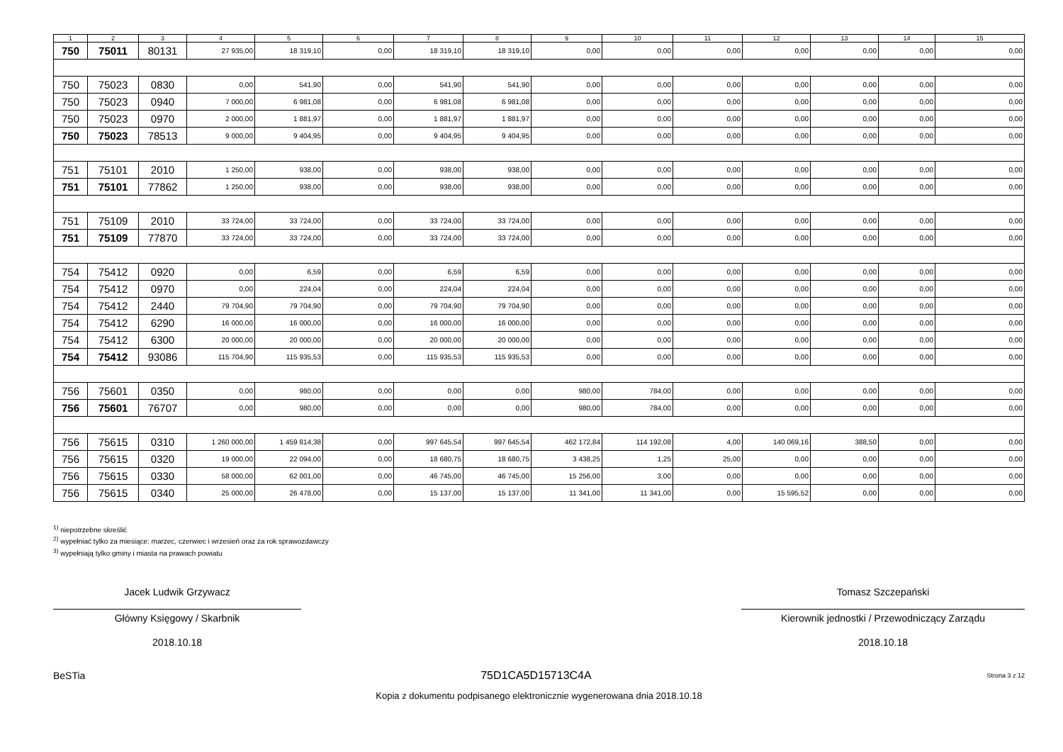| 1 | 2 | 3 | 4 | 5 | 6 | 7 | 8 | 9 | 10 | 11 | 12 | 13 | 14 | 15 |
| --- | --- | --- | --- | --- | --- | --- | --- | --- | --- | --- | --- | --- | --- | --- |
| 750 | 75011 | 80131 | 27 935,00 | 18 319,10 | 0,00 | 18 319,10 | 18 319,10 | 0,00 | 0,00 | 0,00 | 0,00 | 0,00 | 0,00 | 0,00 |
| 750 | 75023 | 0830 | 0,00 | 541,90 | 0,00 | 541,90 | 541,90 | 0,00 | 0,00 | 0,00 | 0,00 | 0,00 | 0,00 | 0,00 |
| 750 | 75023 | 0940 | 7 000,00 | 6 981,08 | 0,00 | 6 981,08 | 6 981,08 | 0,00 | 0,00 | 0,00 | 0,00 | 0,00 | 0,00 | 0,00 |
| 750 | 75023 | 0970 | 2 000,00 | 1 881,97 | 0,00 | 1 881,97 | 1 881,97 | 0,00 | 0,00 | 0,00 | 0,00 | 0,00 | 0,00 | 0,00 |
| 750 | 75023 | 78513 | 9 000,00 | 9 404,95 | 0,00 | 9 404,95 | 9 404,95 | 0,00 | 0,00 | 0,00 | 0,00 | 0,00 | 0,00 | 0,00 |
| 751 | 75101 | 2010 | 1 250,00 | 938,00 | 0,00 | 938,00 | 938,00 | 0,00 | 0,00 | 0,00 | 0,00 | 0,00 | 0,00 | 0,00 |
| 751 | 75101 | 77862 | 1 250,00 | 938,00 | 0,00 | 938,00 | 938,00 | 0,00 | 0,00 | 0,00 | 0,00 | 0,00 | 0,00 | 0,00 |
| 751 | 75109 | 2010 | 33 724,00 | 33 724,00 | 0,00 | 33 724,00 | 33 724,00 | 0,00 | 0,00 | 0,00 | 0,00 | 0,00 | 0,00 | 0,00 |
| 751 | 75109 | 77870 | 33 724,00 | 33 724,00 | 0,00 | 33 724,00 | 33 724,00 | 0,00 | 0,00 | 0,00 | 0,00 | 0,00 | 0,00 | 0,00 |
| 754 | 75412 | 0920 | 0,00 | 6,59 | 0,00 | 6,59 | 6,59 | 0,00 | 0,00 | 0,00 | 0,00 | 0,00 | 0,00 | 0,00 |
| 754 | 75412 | 0970 | 0,00 | 224,04 | 0,00 | 224,04 | 224,04 | 0,00 | 0,00 | 0,00 | 0,00 | 0,00 | 0,00 | 0,00 |
| 754 | 75412 | 2440 | 79 704,90 | 79 704,90 | 0,00 | 79 704,90 | 79 704,90 | 0,00 | 0,00 | 0,00 | 0,00 | 0,00 | 0,00 | 0,00 |
| 754 | 75412 | 6290 | 16 000,00 | 16 000,00 | 0,00 | 16 000,00 | 16 000,00 | 0,00 | 0,00 | 0,00 | 0,00 | 0,00 | 0,00 | 0,00 |
| 754 | 75412 | 6300 | 20 000,00 | 20 000,00 | 0,00 | 20 000,00 | 20 000,00 | 0,00 | 0,00 | 0,00 | 0,00 | 0,00 | 0,00 | 0,00 |
| 754 | 75412 | 93086 | 115 704,90 | 115 935,53 | 0,00 | 115 935,53 | 115 935,53 | 0,00 | 0,00 | 0,00 | 0,00 | 0,00 | 0,00 | 0,00 |
| 756 | 75601 | 0350 | 0,00 | 980,00 | 0,00 | 0,00 | 0,00 | 980,00 | 784,00 | 0,00 | 0,00 | 0,00 | 0,00 | 0,00 |
| 756 | 75601 | 76707 | 0,00 | 980,00 | 0,00 | 0,00 | 0,00 | 980,00 | 784,00 | 0,00 | 0,00 | 0,00 | 0,00 | 0,00 |
| 756 | 75615 | 0310 | 1 260 000,00 | 1 459 814,38 | 0,00 | 997 645,54 | 997 645,54 | 462 172,84 | 114 192,08 | 4,00 | 140 069,16 | 388,50 | 0,00 | 0,00 |
| 756 | 75615 | 0320 | 19 000,00 | 22 094,00 | 0,00 | 18 680,75 | 18 680,75 | 3 438,25 | 1,25 | 25,00 | 0,00 | 0,00 | 0,00 | 0,00 |
| 756 | 75615 | 0330 | 58 000,00 | 62 001,00 | 0,00 | 46 745,00 | 46 745,00 | 15 256,00 | 3,00 | 0,00 | 0,00 | 0,00 | 0,00 | 0,00 |
| 756 | 75615 | 0340 | 25 000,00 | 26 478,00 | 0,00 | 15 137,00 | 15 137,00 | 11 341,00 | 11 341,00 | 0,00 | 15 595,52 | 0,00 | 0,00 | 0,00 |
<sup>1)</sup> niepotrzebne skreślić
<sup>2)</sup> wypełniać tylko za miesiące: marzec, czerwiec i wrzesień oraz za rok sprawozdawczy
<sup>3)</sup> wypełniają tylko gminy i miasta na prawach powiatu
Jacek Ludwik Grzywacz
Główny Księgowy / Skarbnik
2018.10.18
Tomasz Szczepański
Kierownik jednostki / Przewodniczący Zarządu
2018.10.18
BeSTia 75D1CA5D15713C4A Strona 3 z 12
Kopia z dokumentu podpisanego elektronicznie wygenerowana dnia 2018.10.18